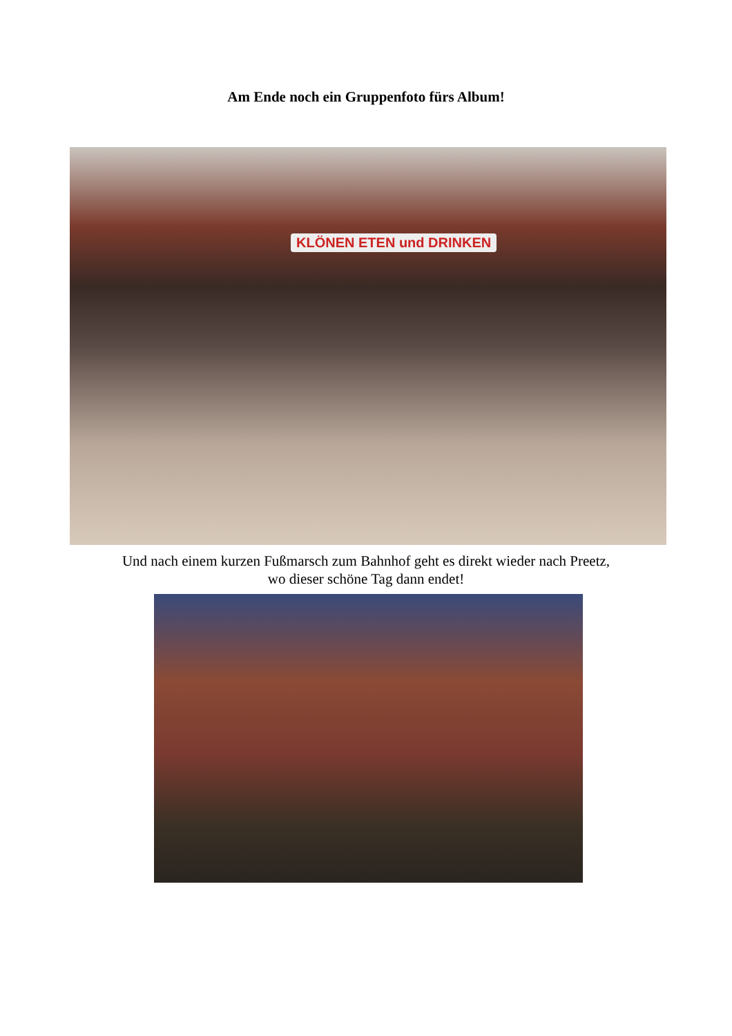Am Ende noch ein Gruppenfoto fürs Album!
KLÖNEN ETEN und DRINKEN
Und nach einem kurzen Fußmarsch zum Bahnhof geht es direkt wieder nach Preetz,
wo dieser schöne Tag dann endet!